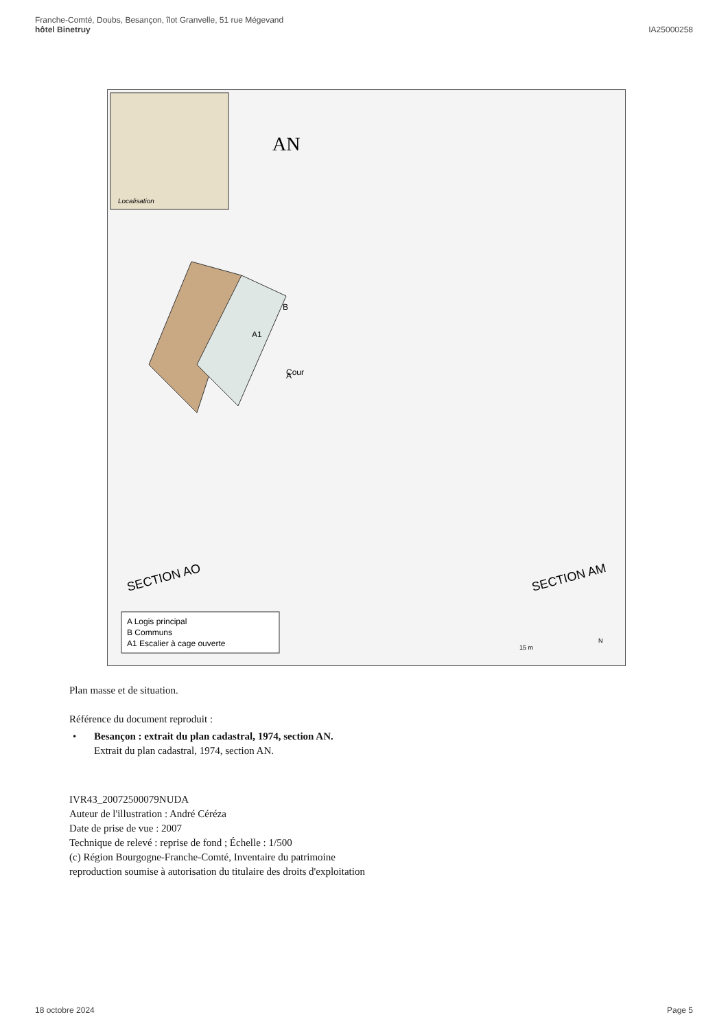Franche-Comté, Doubs, Besançon, îlot Granvelle, 51 rue Mégevand
hôtel Binetruy
IA25000258
Localisation
AN
A
B
A1
Cour
SECTION AO
SECTION AM
A Logis principal
B Communs
A1 Escalier à cage ouverte
15 m
N
Plan masse et de situation.
Référence du document reproduit :
• Besançon : extrait du plan cadastral, 1974, section AN.
Extrait du plan cadastral, 1974, section AN.
IVR43_20072500079NUDA
Auteur de l'illustration : André Céréza
Date de prise de vue : 2007
Technique de relevé : reprise de fond ; Échelle : 1/500
(c) Région Bourgogne-Franche-Comté, Inventaire du patrimoine
reproduction soumise à autorisation du titulaire des droits d'exploitation
18 octobre 2024 Page 5